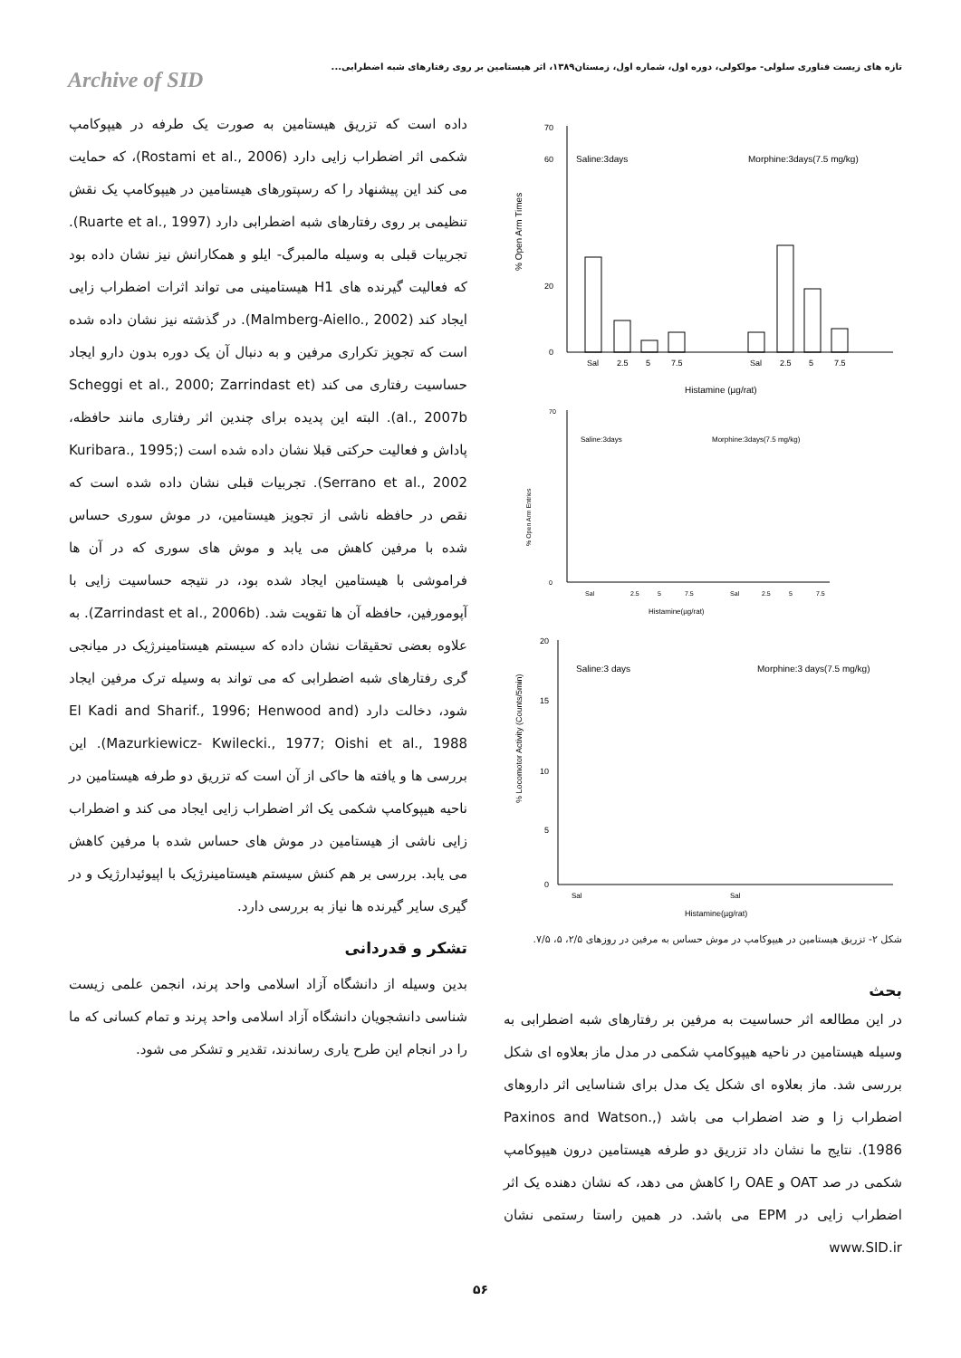تازه های زیست فناوری سلولی- مولکولی، دوره اول، شماره اول، زمستان۱۳۸۹، اثر هیستامین بر روی رفتارهای شبه اضطرابی...
Archive of SID
70
60
20
0
% Open Arm Times
Saline:3days
Morphine:3days(7.5 mg/kg)
Sal
2.5
5
7.5
Sal
2.5
5
7.5
Histamine (µg/rat)
70
0
% Open Arm Entries
Saline:3days
Morphine:3days(7.5 mg/kg)
Sal
2.5
5
7.5
Sal
2.5
5
7.5
Histamine(µg/rat)
20
15
10
5
0
% Locomotor Activity (Counts/5min)
Saline:3 days
Morphine:3 days(7.5 mg/kg)
Sal
Sal
Histamine(µg/rat)
شکل ۲- تزریق هیستامین در هیپوکامپ در موش حساس به مرفین در روزهای ۲/۵، ۵، ۷/۵.
بحث
در این مطالعه اثر حساسیت به مرفین بر رفتارهای شبه اضطرابی به وسیله هیستامین در ناحیه هیپوکامپ شکمی در مدل ماز بعلاوه ای شکل بررسی شد. ماز بعلاوه ای شکل یک مدل برای شناسایی اثر داروهای اضطراب زا و ضد اضطراب می باشد (Paxinos and Watson., 1986). نتایج ما نشان داد تزریق دو طرفه هیستامین درون هیپوکامپ شکمی در صد OAT و OAE را کاهش می دهد، که نشان دهنده یک اثر اضطراب زایی در EPM می باشد. در همین راستا رستمی نشان www.SID.ir
داده است که تزریق هیستامین به صورت یک طرفه در هیپوکامپ شکمی اثر اضطراب زایی دارد (Rostami et al., 2006)، که حمایت می کند این پیشنهاد را که رسپتورهای هیستامین در هیپوکامپ یک نقش تنظیمی بر روی رفتارهای شبه اضطرابی دارد (Ruarte et al., 1997). تجربیات قبلی به وسیله مالمبرگ- ایلو و همکارانش نیز نشان داده بود که فعالیت گیرنده های H1 هیستامینی می تواند اثرات اضطراب زایی ایجاد کند (Malmberg-Aiello., 2002). در گذشته نیز نشان داده شده است که تجویز تکراری مرفین و به دنبال آن یک دوره بدون دارو ایجاد حساسیت رفتاری می کند (Scheggi et al., 2000; Zarrindast et al., 2007b). البته این پدیده برای چندین اثر رفتاری مانند حافظه، پاداش و فعالیت حرکتی قبلا نشان داده شده است (Kuribara., 1995; Serrano et al., 2002). تجربیات قبلی نشان داده شده است که نقص در حافظه ناشی از تجویز هیستامین، در موش سوری حساس شده با مرفین کاهش می یابد و موش های سوری که در آن ها فراموشی با هیستامین ایجاد شده بود، در نتیجه حساسیت زایی با آپومورفین، حافظه آن ها تقویت شد. (Zarrindast et al., 2006b). به علاوه بعضی تحقیقات نشان داده که سیستم هیستامینرژیک در میانجی گری رفتارهای شبه اضطرابی که می تواند به وسیله ترک مرفین ایجاد شود، دخالت دارد (El Kadi and Sharif., 1996; Henwood and Mazurkiewicz- Kwilecki., 1977; Oishi et al., 1988). این بررسی ها و یافته ها حاکی از آن است که تزریق دو طرفه هیستامین در ناحیه هیپوکامپ شکمی یک اثر اضطراب زایی ایجاد می کند و اضطراب زایی ناشی از هیستامین در موش های حساس شده با مرفین کاهش می یابد. بررسی بر هم کنش سیستم هیستامینرژیک با اپیوئیدارژیک و در گیری سایر گیرنده ها نیاز به بررسی دارد.
تشکر و قدردانی
بدین وسیله از دانشگاه آزاد اسلامی واحد پرند، انجمن علمی زیست شناسی دانشجویان دانشگاه آزاد اسلامی واحد پرند و تمام کسانی که ما را در انجام این طرح یاری رساندند، تقدیر و تشکر می شود.
۵۶